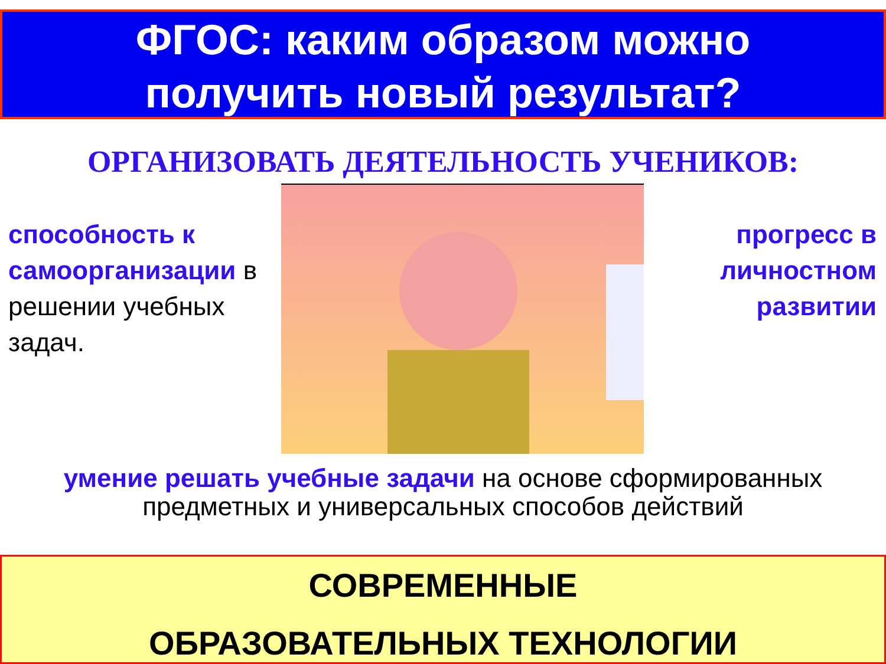ФГОС: каким образом можно
получить новый результат?
ОРГАНИЗОВАТЬ ДЕЯТЕЛЬНОСТЬ УЧЕНИКОВ:
способность к самоорганизации в решении учебных задач.
прогресс в личностном развитии
умение решать учебные задачи на основе сформированных предметных и универсальных способов действий
СОВРЕМЕННЫЕ
ОБРАЗОВАТЕЛЬНЫХ ТЕХНОЛОГИИ